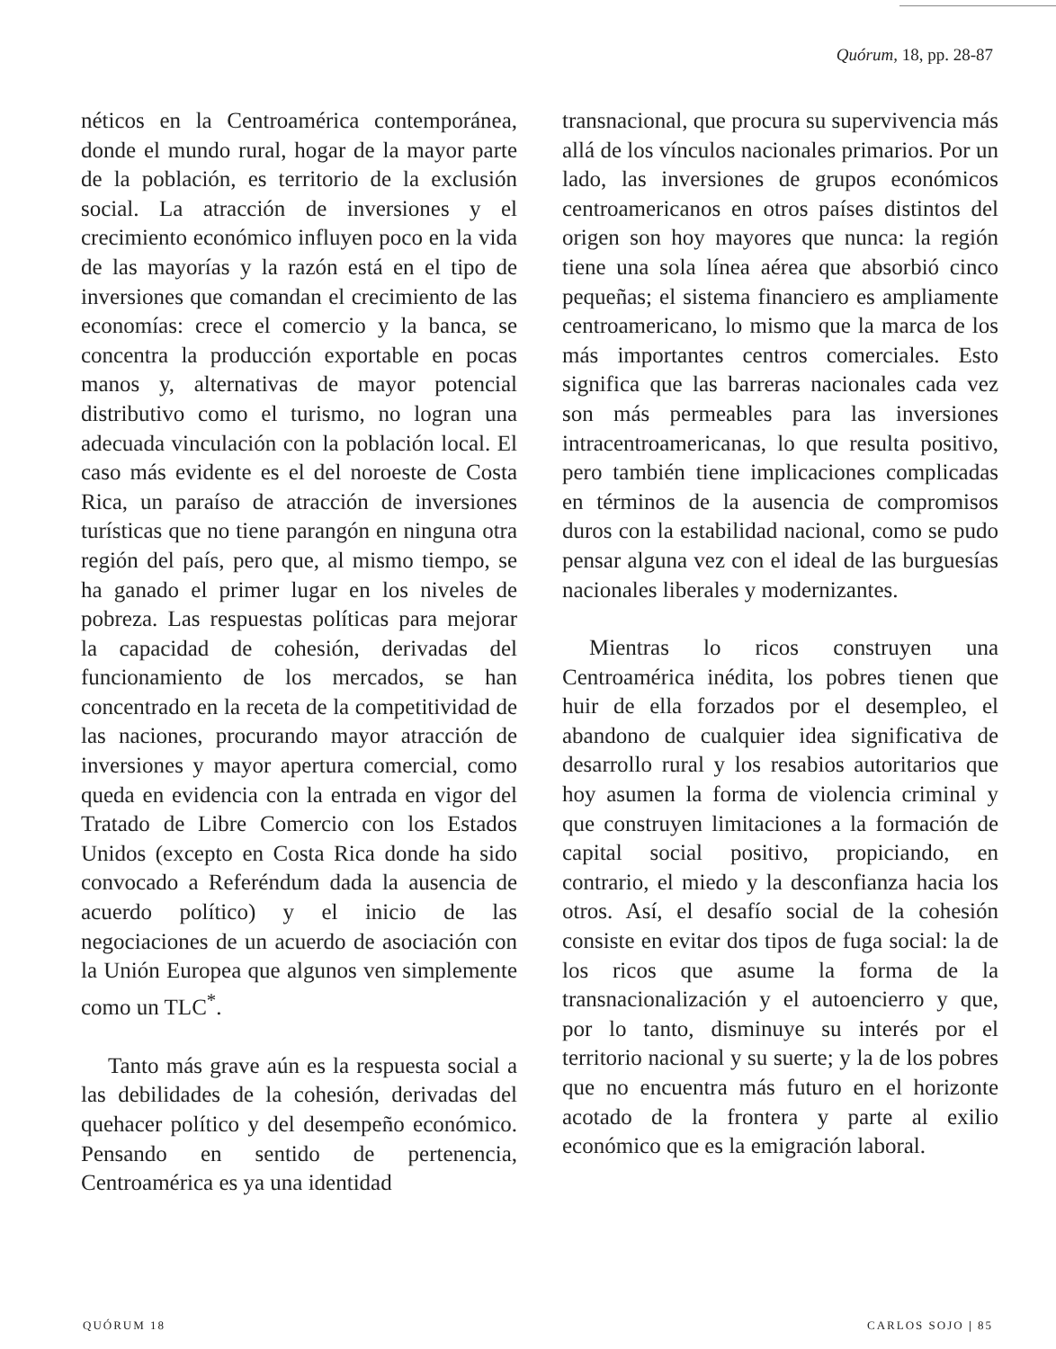Quórum, 18, pp. 28-87
néticos en la Centroamérica contemporánea, donde el mundo rural, hogar de la mayor parte de la población, es territorio de la exclusión social. La atracción de inversiones y el crecimiento económico influyen poco en la vida de las mayorías y la razón está en el tipo de inversiones que comandan el crecimiento de las economías: crece el comercio y la banca, se concentra la producción exportable en pocas manos y, alternativas de mayor potencial distributivo como el turismo, no logran una adecuada vinculación con la población local. El caso más evidente es el del noroeste de Costa Rica, un paraíso de atracción de inversiones turísticas que no tiene parangón en ninguna otra región del país, pero que, al mismo tiempo, se ha ganado el primer lugar en los niveles de pobreza. Las respuestas políticas para mejorar la capacidad de cohesión, derivadas del funcionamiento de los mercados, se han concentrado en la receta de la competitividad de las naciones, procurando mayor atracción de inversiones y mayor apertura comercial, como queda en evidencia con la entrada en vigor del Tratado de Libre Comercio con los Estados Unidos (excepto en Costa Rica donde ha sido convocado a Referéndum dada la ausencia de acuerdo político) y el inicio de las negociaciones de un acuerdo de asociación con la Unión Europea que algunos ven simplemente como un TLC<sup>*</sup>.
Tanto más grave aún es la respuesta social a las debilidades de la cohesión, derivadas del quehacer político y del desempeño económico. Pensando en sentido de pertenencia, Centroamérica es ya una identidad
transnacional, que procura su supervivencia más allá de los vínculos nacionales primarios. Por un lado, las inversiones de grupos económicos centroamericanos en otros países distintos del origen son hoy mayores que nunca: la región tiene una sola línea aérea que absorbió cinco pequeñas; el sistema financiero es ampliamente centroamericano, lo mismo que la marca de los más importantes centros comerciales. Esto significa que las barreras nacionales cada vez son más permeables para las inversiones intracentroamericanas, lo que resulta positivo, pero también tiene implicaciones complicadas en términos de la ausencia de compromisos duros con la estabilidad nacional, como se pudo pensar alguna vez con el ideal de las burguesías nacionales liberales y modernizantes.
Mientras lo ricos construyen una Centroamérica inédita, los pobres tienen que huir de ella forzados por el desempleo, el abandono de cualquier idea significativa de desarrollo rural y los resabios autoritarios que hoy asumen la forma de violencia criminal y que construyen limitaciones a la formación de capital social positivo, propiciando, en contrario, el miedo y la desconfianza hacia los otros. Así, el desafío social de la cohesión consiste en evitar dos tipos de fuga social: la de los ricos que asume la forma de la transnacionalización y el autoencierro y que, por lo tanto, disminuye su interés por el territorio nacional y su suerte; y la de los pobres que no encuentra más futuro en el horizonte acotado de la frontera y parte al exilio económico que es la emigración laboral.
QUÓRUM 18 CARLOS SOJO | 85